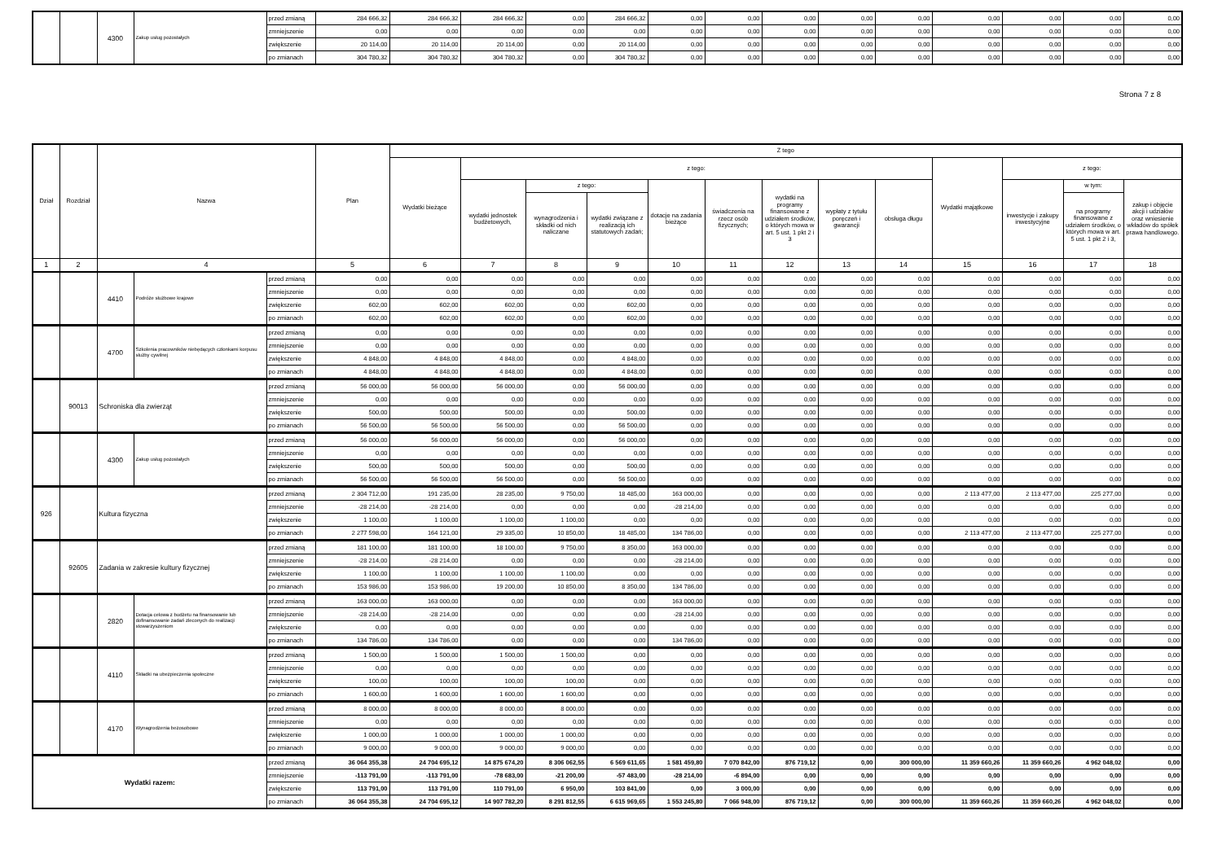| | | 4300 | Zakup usług pozostałych | przed zmianą | 284 666,32 | 284 666,32 | 284 666,32 | 0,00 | 284 666,32 | 0,00 | 0,00 | 0,00 | 0,00 | 0,00 | 0,00 | 0,00 | 0,00 | 0,00 |
| | | | | zmniejszenie | 0,00 | 0,00 | 0,00 | 0,00 | 0,00 | 0,00 | 0,00 | 0,00 | 0,00 | 0,00 | 0,00 | 0,00 | 0,00 | 0,00 |
| | | | | zwiększenie | 20 114,00 | 20 114,00 | 20 114,00 | 0,00 | 20 114,00 | 0,00 | 0,00 | 0,00 | 0,00 | 0,00 | 0,00 | 0,00 | 0,00 | 0,00 |
| | | | | po zmianach | 304 780,32 | 304 780,32 | 304 780,32 | 0,00 | 304 780,32 | 0,00 | 0,00 | 0,00 | 0,00 | 0,00 | 0,00 | 0,00 | 0,00 | 0,00 |
Strona 7 z 8
| Dział | Rozdział | Nazwa | | | Plan | Z tego | | | | | | | | | | | | |
| --- | --- | --- | --- | --- | --- | --- | --- | --- | --- | --- | --- | --- | --- | --- | --- | --- | --- | --- |
| | | | | | | Wydatki bieżące | z tego: | | | | | | | | Wydatki majątkowe | z tego: | | |
| | | | | | | | wydatki jednostek budżetowych, | z tego: | | dotacje na zadania bieżące | świadczenia na rzecz osób fizycznych; | wydatki na programy finansowane z udziałem środków, o których mowa w art. 5 ust. 1 pkt 2 i 3 | wypłaty z tytułu poręczeń i gwarancji | obsługa długu | | inwestycje i zakupy inwestycyjne | w tym: | zakup i objęcie akcji i udziałów oraz wniesienie wkładów do spółek prawa handlowego. |
| | | | | | | | | wynagrodzenia i składki od nich naliczane | wydatki związane z realizacją ich statutowych zadań; | | | | | | | | na programy finansowane z udziałem środków, o których mowa w art. 5 ust. 1 pkt 2 i 3, | |
| 1 | 2 | 4 | | | 5 | 6 | 7 | 8 | 9 | 10 | 11 | 12 | 13 | 14 | 15 | 16 | 17 | 18 |
| | | 4410 | Podróże służbowe krajowe | przed zmianą | 0,00 | 0,00 | 0,00 | 0,00 | 0,00 | 0,00 | 0,00 | 0,00 | 0,00 | 0,00 | 0,00 | 0,00 | 0,00 | 0,00 |
| | | | | zmniejszenie | 0,00 | 0,00 | 0,00 | 0,00 | 0,00 | 0,00 | 0,00 | 0,00 | 0,00 | 0,00 | 0,00 | 0,00 | 0,00 | 0,00 |
| | | | | zwiększenie | 602,00 | 602,00 | 602,00 | 0,00 | 602,00 | 0,00 | 0,00 | 0,00 | 0,00 | 0,00 | 0,00 | 0,00 | 0,00 | 0,00 |
| | | | | po zmianach | 602,00 | 602,00 | 602,00 | 0,00 | 602,00 | 0,00 | 0,00 | 0,00 | 0,00 | 0,00 | 0,00 | 0,00 | 0,00 | 0,00 |
| | | 4700 | Szkolenia pracowników niebędących członkami korpusu służby cywilnej | przed zmianą | 0,00 | 0,00 | 0,00 | 0,00 | 0,00 | 0,00 | 0,00 | 0,00 | 0,00 | 0,00 | 0,00 | 0,00 | 0,00 | 0,00 |
| | | | | zmniejszenie | 0,00 | 0,00 | 0,00 | 0,00 | 0,00 | 0,00 | 0,00 | 0,00 | 0,00 | 0,00 | 0,00 | 0,00 | 0,00 | 0,00 |
| | | | | zwiększenie | 4 848,00 | 4 848,00 | 4 848,00 | 0,00 | 4 848,00 | 0,00 | 0,00 | 0,00 | 0,00 | 0,00 | 0,00 | 0,00 | 0,00 | 0,00 |
| | | | | po zmianach | 4 848,00 | 4 848,00 | 4 848,00 | 0,00 | 4 848,00 | 0,00 | 0,00 | 0,00 | 0,00 | 0,00 | 0,00 | 0,00 | 0,00 | 0,00 |
| | 90013 | Schroniska dla zwierząt | | przed zmianą | 56 000,00 | 56 000,00 | 56 000,00 | 0,00 | 56 000,00 | 0,00 | 0,00 | 0,00 | 0,00 | 0,00 | 0,00 | 0,00 | 0,00 | 0,00 |
| | | | | zmniejszenie | 0,00 | 0,00 | 0,00 | 0,00 | 0,00 | 0,00 | 0,00 | 0,00 | 0,00 | 0,00 | 0,00 | 0,00 | 0,00 | 0,00 |
| | | | | zwiększenie | 500,00 | 500,00 | 500,00 | 0,00 | 500,00 | 0,00 | 0,00 | 0,00 | 0,00 | 0,00 | 0,00 | 0,00 | 0,00 | 0,00 |
| | | | | po zmianach | 56 500,00 | 56 500,00 | 56 500,00 | 0,00 | 56 500,00 | 0,00 | 0,00 | 0,00 | 0,00 | 0,00 | 0,00 | 0,00 | 0,00 | 0,00 |
| | | 4300 | Zakup usług pozostałych | przed zmianą | 56 000,00 | 56 000,00 | 56 000,00 | 0,00 | 56 000,00 | 0,00 | 0,00 | 0,00 | 0,00 | 0,00 | 0,00 | 0,00 | 0,00 | 0,00 |
| | | | | zmniejszenie | 0,00 | 0,00 | 0,00 | 0,00 | 0,00 | 0,00 | 0,00 | 0,00 | 0,00 | 0,00 | 0,00 | 0,00 | 0,00 | 0,00 |
| | | | | zwiększenie | 500,00 | 500,00 | 500,00 | 0,00 | 500,00 | 0,00 | 0,00 | 0,00 | 0,00 | 0,00 | 0,00 | 0,00 | 0,00 | 0,00 |
| | | | | po zmianach | 56 500,00 | 56 500,00 | 56 500,00 | 0,00 | 56 500,00 | 0,00 | 0,00 | 0,00 | 0,00 | 0,00 | 0,00 | 0,00 | 0,00 | 0,00 |
| 926 | | Kultura fizyczna | | przed zmianą | 2 304 712,00 | 191 235,00 | 28 235,00 | 9 750,00 | 18 485,00 | 163 000,00 | 0,00 | 0,00 | 0,00 | 0,00 | 2 113 477,00 | 2 113 477,00 | 225 277,00 | 0,00 |
| | | | | zmniejszenie | -28 214,00 | -28 214,00 | 0,00 | 0,00 | 0,00 | -28 214,00 | 0,00 | 0,00 | 0,00 | 0,00 | 0,00 | 0,00 | 0,00 | 0,00 |
| | | | | zwiększenie | 1 100,00 | 1 100,00 | 1 100,00 | 1 100,00 | 0,00 | 0,00 | 0,00 | 0,00 | 0,00 | 0,00 | 0,00 | 0,00 | 0,00 | 0,00 |
| | | | | po zmianach | 2 277 598,00 | 164 121,00 | 29 335,00 | 10 850,00 | 18 485,00 | 134 786,00 | 0,00 | 0,00 | 0,00 | 0,00 | 2 113 477,00 | 2 113 477,00 | 225 277,00 | 0,00 |
| | 92605 | Zadania w zakresie kultury fizycznej | | przed zmianą | 181 100,00 | 181 100,00 | 18 100,00 | 9 750,00 | 8 350,00 | 163 000,00 | 0,00 | 0,00 | 0,00 | 0,00 | 0,00 | 0,00 | 0,00 | 0,00 |
| | | | | zmniejszenie | -28 214,00 | -28 214,00 | 0,00 | 0,00 | 0,00 | -28 214,00 | 0,00 | 0,00 | 0,00 | 0,00 | 0,00 | 0,00 | 0,00 | 0,00 |
| | | | | zwiększenie | 1 100,00 | 1 100,00 | 1 100,00 | 1 100,00 | 0,00 | 0,00 | 0,00 | 0,00 | 0,00 | 0,00 | 0,00 | 0,00 | 0,00 | 0,00 |
| | | | | po zmianach | 153 986,00 | 153 986,00 | 19 200,00 | 10 850,00 | 8 350,00 | 134 786,00 | 0,00 | 0,00 | 0,00 | 0,00 | 0,00 | 0,00 | 0,00 | 0,00 |
| | | 2820 | Dotacja celowa z budżetu na finansowanie lub dofinansowanie zadań zleconych do realizacji stowarzyszeniom | przed zmianą | 163 000,00 | 163 000,00 | 0,00 | 0,00 | 0,00 | 163 000,00 | 0,00 | 0,00 | 0,00 | 0,00 | 0,00 | 0,00 | 0,00 | 0,00 |
| | | | | zmniejszenie | -28 214,00 | -28 214,00 | 0,00 | 0,00 | 0,00 | -28 214,00 | 0,00 | 0,00 | 0,00 | 0,00 | 0,00 | 0,00 | 0,00 | 0,00 |
| | | | | zwiększenie | 0,00 | 0,00 | 0,00 | 0,00 | 0,00 | 0,00 | 0,00 | 0,00 | 0,00 | 0,00 | 0,00 | 0,00 | 0,00 | 0,00 |
| | | | | po zmianach | 134 786,00 | 134 786,00 | 0,00 | 0,00 | 0,00 | 134 786,00 | 0,00 | 0,00 | 0,00 | 0,00 | 0,00 | 0,00 | 0,00 | 0,00 |
| | | 4110 | Składki na ubezpieczenia społeczne | przed zmianą | 1 500,00 | 1 500,00 | 1 500,00 | 1 500,00 | 0,00 | 0,00 | 0,00 | 0,00 | 0,00 | 0,00 | 0,00 | 0,00 | 0,00 | 0,00 |
| | | | | zmniejszenie | 0,00 | 0,00 | 0,00 | 0,00 | 0,00 | 0,00 | 0,00 | 0,00 | 0,00 | 0,00 | 0,00 | 0,00 | 0,00 | 0,00 |
| | | | | zwiększenie | 100,00 | 100,00 | 100,00 | 100,00 | 0,00 | 0,00 | 0,00 | 0,00 | 0,00 | 0,00 | 0,00 | 0,00 | 0,00 | 0,00 |
| | | | | po zmianach | 1 600,00 | 1 600,00 | 1 600,00 | 1 600,00 | 0,00 | 0,00 | 0,00 | 0,00 | 0,00 | 0,00 | 0,00 | 0,00 | 0,00 | 0,00 |
| | | 4170 | Wynagrodzenia bezosobowe | przed zmianą | 8 000,00 | 8 000,00 | 8 000,00 | 8 000,00 | 0,00 | 0,00 | 0,00 | 0,00 | 0,00 | 0,00 | 0,00 | 0,00 | 0,00 | 0,00 |
| | | | | zmniejszenie | 0,00 | 0,00 | 0,00 | 0,00 | 0,00 | 0,00 | 0,00 | 0,00 | 0,00 | 0,00 | 0,00 | 0,00 | 0,00 | 0,00 |
| | | | | zwiększenie | 1 000,00 | 1 000,00 | 1 000,00 | 1 000,00 | 0,00 | 0,00 | 0,00 | 0,00 | 0,00 | 0,00 | 0,00 | 0,00 | 0,00 | 0,00 |
| | | | | po zmianach | 9 000,00 | 9 000,00 | 9 000,00 | 9 000,00 | 0,00 | 0,00 | 0,00 | 0,00 | 0,00 | 0,00 | 0,00 | 0,00 | 0,00 | 0,00 |
| Wydatki razem: | | | | przed zmianą | 36 064 355,38 | 24 704 695,12 | 14 875 674,20 | 8 306 062,55 | 6 569 611,65 | 1 581 459,80 | 7 070 842,00 | 876 719,12 | 0,00 | 300 000,00 | 11 359 660,26 | 11 359 660,26 | 4 962 048,02 | 0,00 |
| | | | | zmniejszenie | -113 791,00 | -113 791,00 | -78 683,00 | -21 200,00 | -57 483,00 | -28 214,00 | -6 894,00 | 0,00 | 0,00 | 0,00 | 0,00 | 0,00 | 0,00 | 0,00 |
| | | | | zwiększenie | 113 791,00 | 113 791,00 | 110 791,00 | 6 950,00 | 103 841,00 | 0,00 | 3 000,00 | 0,00 | 0,00 | 0,00 | 0,00 | 0,00 | 0,00 | 0,00 |
| | | | | po zmianach | 36 064 355,38 | 24 704 695,12 | 14 907 782,20 | 8 291 812,55 | 6 615 969,65 | 1 553 245,80 | 7 066 948,00 | 876 719,12 | 0,00 | 300 000,00 | 11 359 660,26 | 11 359 660,26 | 4 962 048,02 | 0,00 |